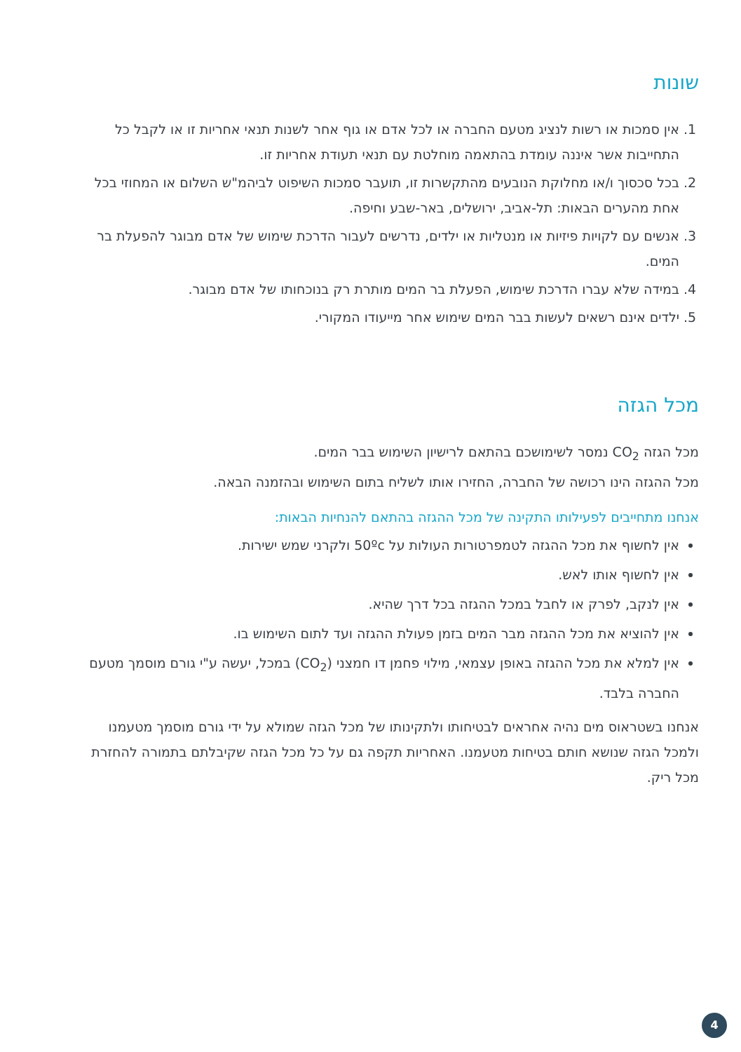שונות
1. אין סמכות או רשות לנציג מטעם החברה או לכל אדם או גוף אחר לשנות תנאי אחריות זו או לקבל כל התחייבות אשר איננה עומדת בהתאמה מוחלטת עם תנאי תעודת אחריות זו.
2. בכל סכסוך ו/או מחלוקת הנובעים מהתקשרות זו, תועבר סמכות השיפוט לביהמ"ש השלום או המחוזי בכל אחת מהערים הבאות: תל-אביב, ירושלים, באר-שבע וחיפה.
3. אנשים עם לקויות פיזיות או מנטליות או ילדים, נדרשים לעבור הדרכת שימוש של אדם מבוגר להפעלת בר המים.
4. במידה שלא עברו הדרכת שימוש, הפעלת בר המים מותרת רק בנוכחותו של אדם מבוגר.
5. ילדים אינם רשאים לעשות בבר המים שימוש אחר מייעודו המקורי.
מכל הגזה
מכל הגזה CO<sub>2</sub> נמסר לשימושכם בהתאם לרישיון השימוש בבר המים.
מכל ההגזה הינו רכושה של החברה, החזירו אותו לשליח בתום השימוש ובהזמנה הבאה.
אנחנו מתחייבים לפעילותו התקינה של מכל ההגזה בהתאם להנחיות הבאות:
אין לחשוף את מכל ההגזה לטמפרטורות העולות על 50ºc ולקרני שמש ישירות.
אין לחשוף אותו לאש.
אין לנקב, לפרק או לחבל במכל ההגזה בכל דרך שהיא.
אין להוציא את מכל ההגזה מבר המים בזמן פעולת ההגזה ועד לתום השימוש בו.
אין למלא את מכל ההגזה באופן עצמאי, מילוי פחמן דו חמצני (CO<sub>2</sub>) במכל, יעשה ע"י גורם מוסמך מטעם החברה בלבד.
אנחנו בשטראוס מים נהיה אחראים לבטיחותו ולתקינותו של מכל הגזה שמולא על ידי גורם מוסמך מטעמנו ולמכל הגזה שנושא חותם בטיחות מטעמנו. האחריות תקפה גם על כל מכל הגזה שקיבלתם בתמורה להחזרת מכל ריק.
4